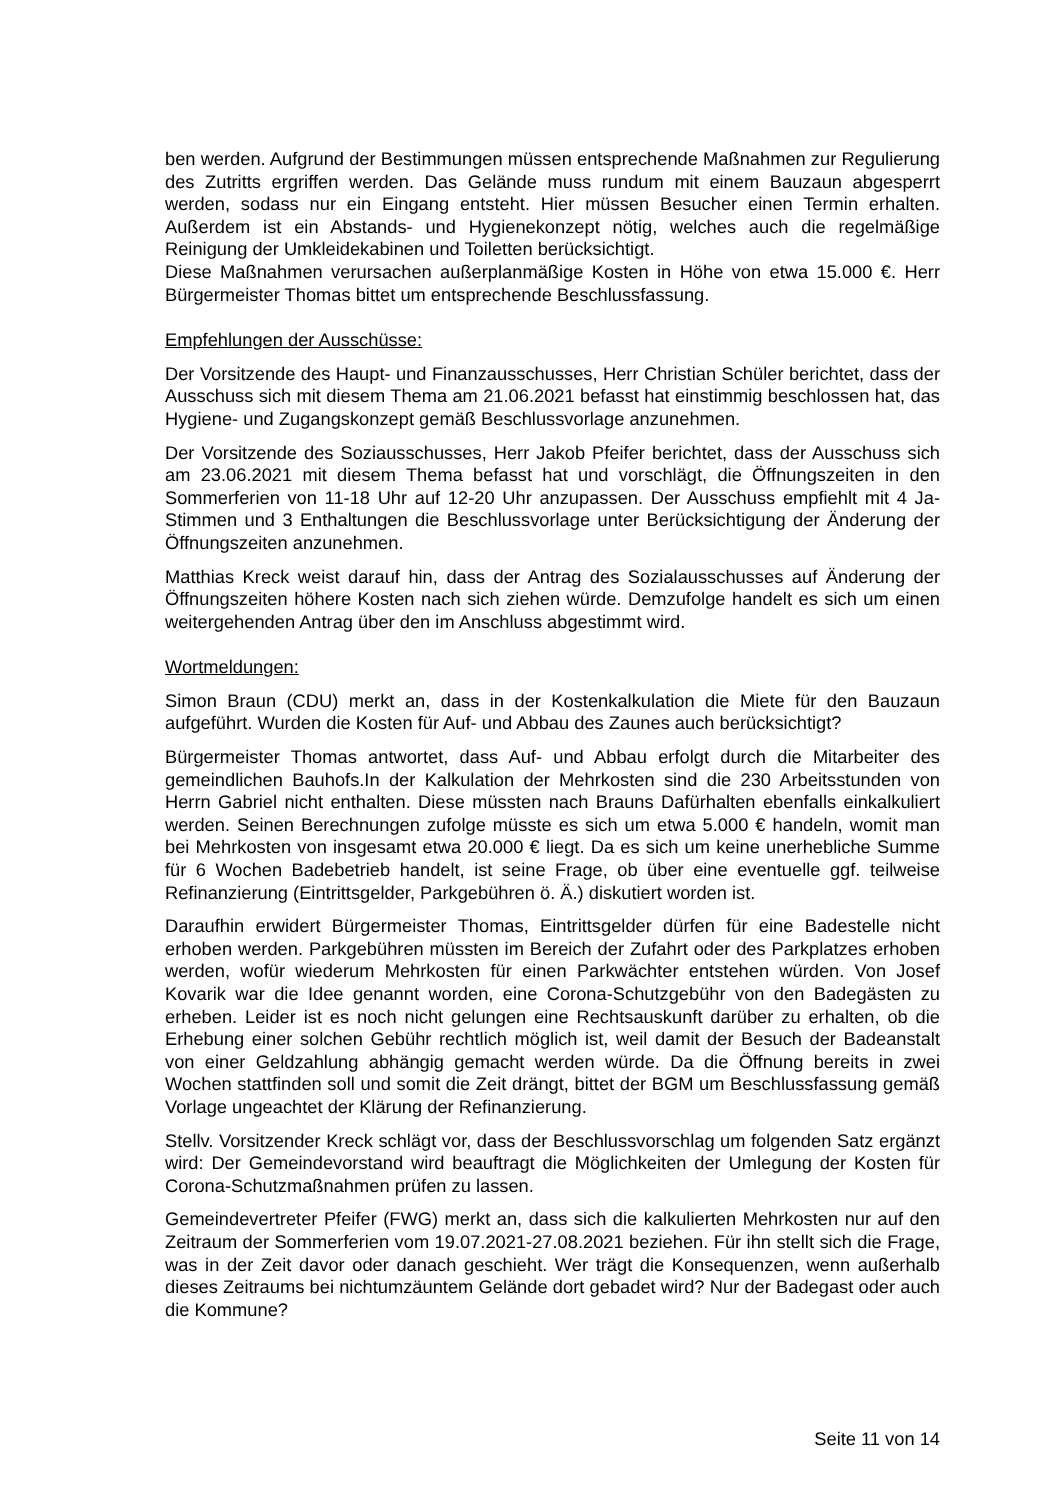ben werden. Aufgrund der Bestimmungen müssen entsprechende Maßnahmen zur Regulierung des Zutritts ergriffen werden. Das Gelände muss rundum mit einem Bauzaun abgesperrt werden, sodass nur ein Eingang entsteht. Hier müssen Besucher einen Termin erhalten. Außerdem ist ein Abstands- und Hygienekonzept nötig, welches auch die regelmäßige Reinigung der Umkleidekabinen und Toiletten berücksichtigt.
Diese Maßnahmen verursachen außerplanmäßige Kosten in Höhe von etwa 15.000 €. Herr Bürgermeister Thomas bittet um entsprechende Beschlussfassung.
Empfehlungen der Ausschüsse:
Der Vorsitzende des Haupt- und Finanzausschusses, Herr Christian Schüler berichtet, dass der Ausschuss sich mit diesem Thema am 21.06.2021 befasst hat einstimmig beschlossen hat, das Hygiene- und Zugangskonzept gemäß Beschlussvorlage anzunehmen.
Der Vorsitzende des Soziausschusses, Herr Jakob Pfeifer berichtet, dass der Ausschuss sich am 23.06.2021 mit diesem Thema befasst hat und vorschlägt, die Öffnungszeiten in den Sommerferien von 11-18 Uhr auf 12-20 Uhr anzupassen. Der Ausschuss empfiehlt mit 4 Ja-Stimmen und 3 Enthaltungen die Beschlussvorlage unter Berücksichtigung der Änderung der Öffnungszeiten anzunehmen.
Matthias Kreck weist darauf hin, dass der Antrag des Sozialausschusses auf Änderung der Öffnungszeiten höhere Kosten nach sich ziehen würde. Demzufolge handelt es sich um einen weitergehenden Antrag über den im Anschluss abgestimmt wird.
Wortmeldungen:
Simon Braun (CDU) merkt an, dass in der Kostenkalkulation die Miete für den Bauzaun aufgeführt. Wurden die Kosten für Auf- und Abbau des Zaunes auch berücksichtigt?
Bürgermeister Thomas antwortet, dass Auf- und Abbau erfolgt durch die Mitarbeiter des gemeindlichen Bauhofs.In der Kalkulation der Mehrkosten sind die 230 Arbeitsstunden von Herrn Gabriel nicht enthalten. Diese müssten nach Brauns Dafürhalten ebenfalls einkalkuliert werden. Seinen Berechnungen zufolge müsste es sich um etwa 5.000 € handeln, womit man bei Mehrkosten von insgesamt etwa 20.000 € liegt. Da es sich um keine unerhebliche Summe für 6 Wochen Badebetrieb handelt, ist seine Frage, ob über eine eventuelle ggf. teilweise Refinanzierung (Eintrittsgelder, Parkgebühren ö. Ä.) diskutiert worden ist.
Daraufhin erwidert Bürgermeister Thomas, Eintrittsgelder dürfen für eine Badestelle nicht erhoben werden. Parkgebühren müssten im Bereich der Zufahrt oder des Parkplatzes erhoben werden, wofür wiederum Mehrkosten für einen Parkwächter entstehen würden. Von Josef Kovarik war die Idee genannt worden, eine Corona-Schutzgebühr von den Badegästen zu erheben. Leider ist es noch nicht gelungen eine Rechtsauskunft darüber zu erhalten, ob die Erhebung einer solchen Gebühr rechtlich möglich ist, weil damit der Besuch der Badeanstalt von einer Geldzahlung abhängig gemacht werden würde. Da die Öffnung bereits in zwei Wochen stattfinden soll und somit die Zeit drängt, bittet der BGM um Beschlussfassung gemäß Vorlage ungeachtet der Klärung der Refinanzierung.
Stellv. Vorsitzender Kreck schlägt vor, dass der Beschlussvorschlag um folgenden Satz ergänzt wird: Der Gemeindevorstand wird beauftragt die Möglichkeiten der Umlegung der Kosten für Corona-Schutzmaßnahmen prüfen zu lassen.
Gemeindevertreter Pfeifer (FWG) merkt an, dass sich die kalkulierten Mehrkosten nur auf den Zeitraum der Sommerferien vom 19.07.2021-27.08.2021 beziehen. Für ihn stellt sich die Frage, was in der Zeit davor oder danach geschieht. Wer trägt die Konsequenzen, wenn außerhalb dieses Zeitraums bei nichtumzäuntem Gelände dort gebadet wird? Nur der Badegast oder auch die Kommune?
Seite 11 von 14